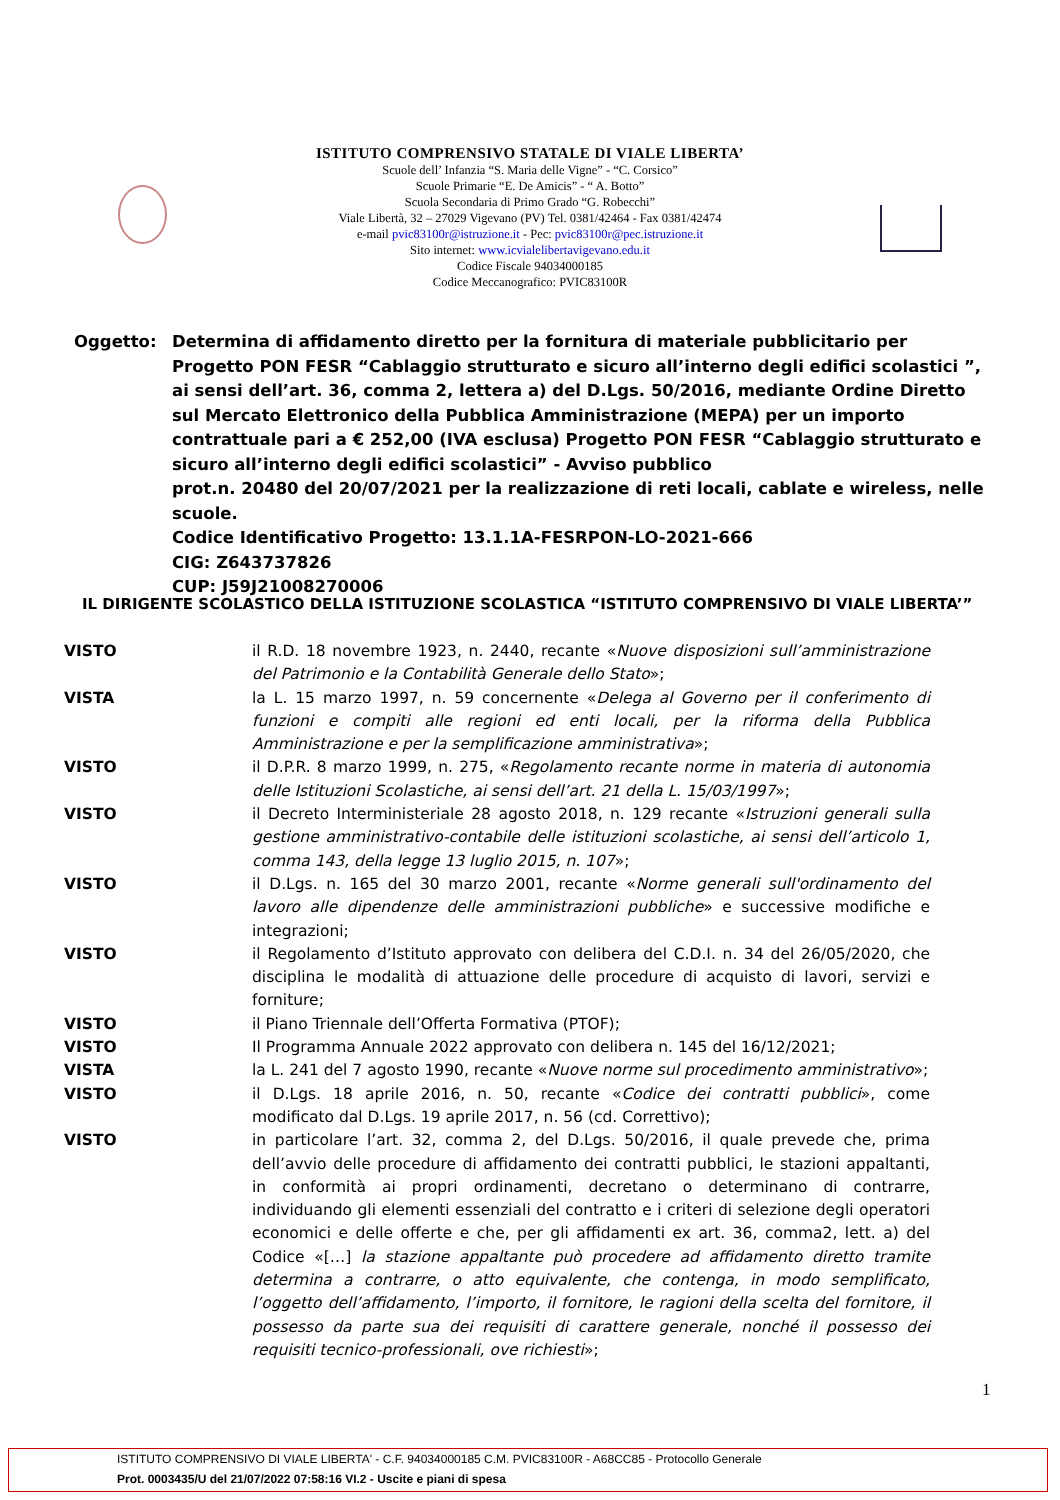ISTITUTO COMPRENSIVO STATALE DI VIALE LIBERTA’
Scuole dell’ Infanzia “S. Maria delle Vigne” - “C. Corsico”
Scuole Primarie “E. De Amicis” - “ A. Botto”
Scuola Secondaria di Primo Grado “G. Robecchi”
Viale Libertà, 32 – 27029 Vigevano (PV) Tel. 0381/42464 - Fax 0381/42474
e-mail pvic83100r@istruzione.it - Pec: pvic83100r@pec.istruzione.it
Sito internet: www.icvialelibertavigevano.edu.it
Codice Fiscale 94034000185
Codice Meccanografico: PVIC83100R
Oggetto: Determina di affidamento diretto per la fornitura di materiale pubblicitario per Progetto PON FESR “Cablaggio strutturato e sicuro all’interno degli edifici scolastici ”, ai sensi dell’art. 36, comma 2, lettera a) del D.Lgs. 50/2016, mediante Ordine Diretto sul Mercato Elettronico della Pubblica Amministrazione (MEPA) per un importo contrattuale pari a € 252,00 (IVA esclusa) Progetto PON FESR “Cablaggio strutturato e sicuro all’interno degli edifici scolastici” - Avviso pubblico
prot.n. 20480 del 20/07/2021 per la realizzazione di reti locali, cablate e wireless, nelle scuole.
Codice Identificativo Progetto: 13.1.1A-FESRPON-LO-2021-666
CIG: Z643737826
CUP: J59J21008270006
IL DIRIGENTE SCOLASTICO DELLA ISTITUZIONE SCOLASTICA “ISTITUTO COMPRENSIVO DI VIALE LIBERTA’”
VISTO il R.D. 18 novembre 1923, n. 2440, recante «Nuove disposizioni sull’amministrazione del Patrimonio e la Contabilità Generale dello Stato»;
VISTA la L. 15 marzo 1997, n. 59 concernente «Delega al Governo per il conferimento di funzioni e compiti alle regioni ed enti locali, per la riforma della Pubblica Amministrazione e per la semplificazione amministrativa»;
VISTO il D.P.R. 8 marzo 1999, n. 275, «Regolamento recante norme in materia di autonomia delle Istituzioni Scolastiche, ai sensi dell’art. 21 della L. 15/03/1997»;
VISTO il Decreto Interministeriale 28 agosto 2018, n. 129 recante «Istruzioni generali sulla gestione amministrativo-contabile delle istituzioni scolastiche, ai sensi dell’articolo 1, comma 143, della legge 13 luglio 2015, n. 107»;
VISTO il D.Lgs. n. 165 del 30 marzo 2001, recante «Norme generali sull'ordinamento del lavoro alle dipendenze delle amministrazioni pubbliche» e successive modifiche e integrazioni;
VISTO il Regolamento d’Istituto approvato con delibera del C.D.I. n. 34 del 26/05/2020, che disciplina le modalità di attuazione delle procedure di acquisto di lavori, servizi e forniture;
VISTO il Piano Triennale dell’Offerta Formativa (PTOF);
VISTO Il Programma Annuale 2022 approvato con delibera n. 145 del 16/12/2021;
VISTA la L. 241 del 7 agosto 1990, recante «Nuove norme sul procedimento amministrativo»;
VISTO il D.Lgs. 18 aprile 2016, n. 50, recante «Codice dei contratti pubblici», come modificato dal D.Lgs. 19 aprile 2017, n. 56 (cd. Correttivo);
VISTO in particolare l’art. 32, comma 2, del D.Lgs. 50/2016, il quale prevede che, prima dell’avvio delle procedure di affidamento dei contratti pubblici, le stazioni appaltanti, in conformità ai propri ordinamenti, decretano o determinano di contrarre, individuando gli elementi essenziali del contratto e i criteri di selezione degli operatori economici e delle offerte e che, per gli affidamenti ex art. 36, comma2, lett. a) del Codice «[…] la stazione appaltante può procedere ad affidamento diretto tramite determina a contrarre, o atto equivalente, che contenga, in modo semplificato, l’oggetto dell’affidamento, l’importo, il fornitore, le ragioni della scelta del fornitore, il possesso da parte sua dei requisiti di carattere generale, nonché il possesso dei requisiti tecnico-professionali, ove richiesti»;
1
ISTITUTO COMPRENSIVO DI VIALE LIBERTA' - C.F. 94034000185 C.M. PVIC83100R - A68CC85 - Protocollo Generale
Prot. 0003435/U del 21/07/2022 07:58:16 VI.2 - Uscite e piani di spesa